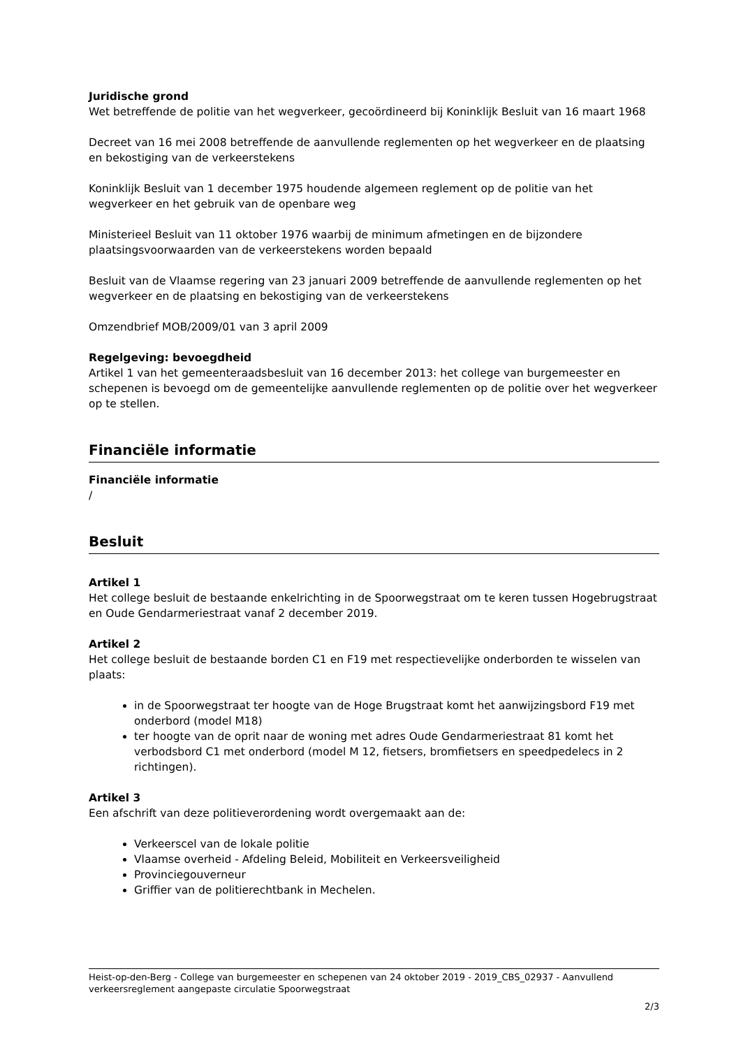Juridische grond
Wet betreffende de politie van het wegverkeer, gecoördineerd bij Koninklijk Besluit van 16 maart 1968
Decreet van 16 mei 2008 betreffende de aanvullende reglementen op het wegverkeer en de plaatsing en bekostiging van de verkeerstekens
Koninklijk Besluit van 1 december 1975 houdende algemeen reglement op de politie van het wegverkeer en het gebruik van de openbare weg
Ministerieel Besluit van 11 oktober 1976 waarbij de minimum afmetingen en de bijzondere plaatsingsvoorwaarden van de verkeerstekens worden bepaald
Besluit van de Vlaamse regering van 23 januari 2009 betreffende de aanvullende reglementen op het wegverkeer en de plaatsing en bekostiging van de verkeerstekens
Omzendbrief MOB/2009/01 van 3 april 2009
Regelgeving: bevoegdheid
Artikel 1 van het gemeenteraadsbesluit van 16 december 2013: het college van burgemeester en schepenen is bevoegd om de gemeentelijke aanvullende reglementen op de politie over het wegverkeer op te stellen.
Financiële informatie
Financiële informatie
/
Besluit
Artikel 1
Het college besluit de bestaande enkelrichting in de Spoorwegstraat om te keren tussen Hogebrugstraat en Oude Gendarmeriestraat vanaf 2 december 2019.
Artikel 2
Het college besluit de bestaande borden C1 en F19 met respectievelijke onderborden te wisselen van plaats:
in de Spoorwegstraat ter hoogte van de Hoge Brugstraat komt het aanwijzingsbord F19 met onderbord (model M18)
ter hoogte van de oprit naar de woning met adres Oude Gendarmeriestraat 81 komt het verbodsbord C1 met onderbord (model M 12, fietsers, bromfietsers en speedpedelecs in 2 richtingen).
Artikel 3
Een afschrift van deze politieverordening wordt overgemaakt aan de:
Verkeerscel van de lokale politie
Vlaamse overheid - Afdeling Beleid, Mobiliteit en Verkeersveiligheid
Provinciegouverneur
Griffier van de politierechtbank in Mechelen.
Heist-op-den-Berg - College van burgemeester en schepenen van 24 oktober 2019 - 2019_CBS_02937 - Aanvullend verkeersreglement aangepaste circulatie Spoorwegstraat
2/3